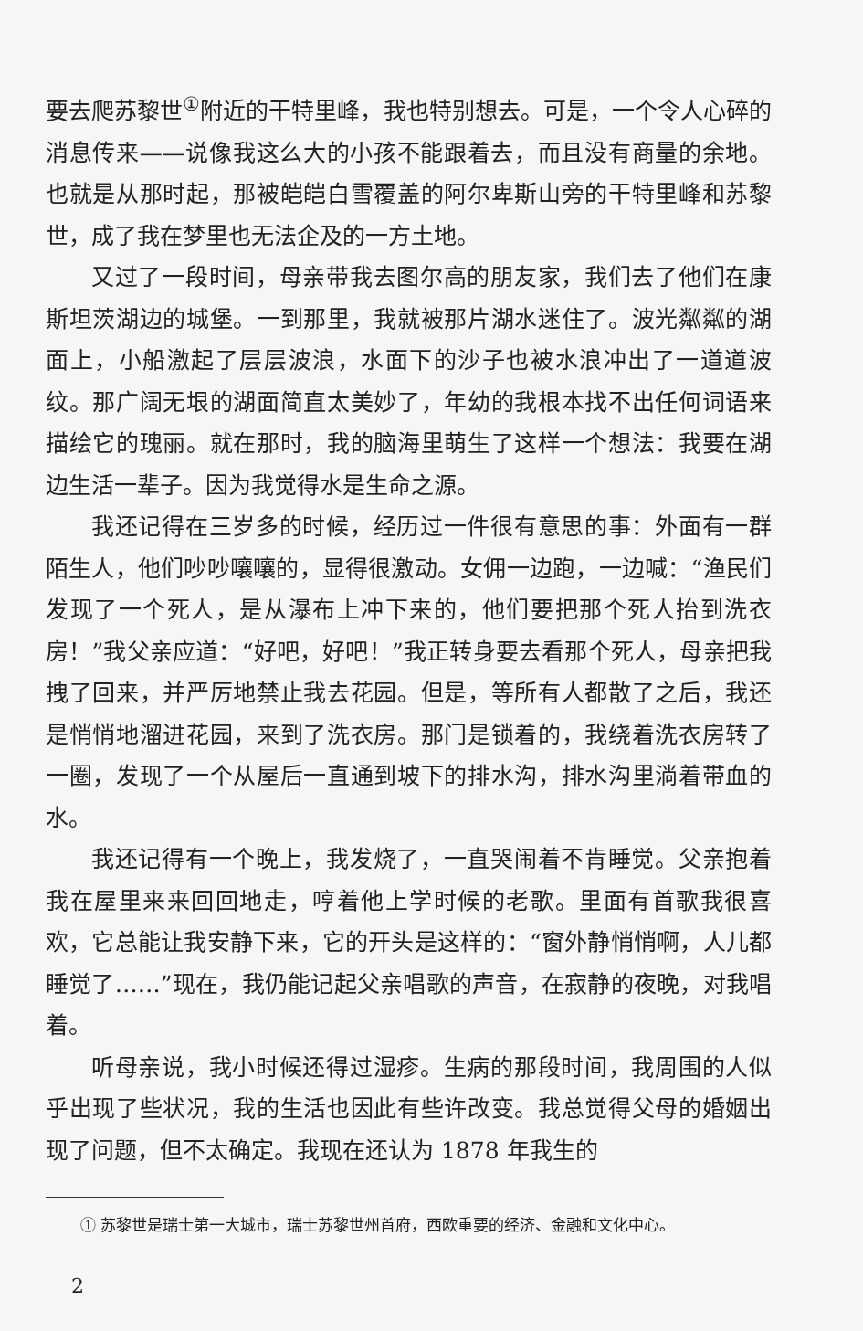要去爬苏黎世<sup>①</sup>附近的干特里峰，我也特别想去。可是，一个令人心碎的消息传来——说像我这么大的小孩不能跟着去，而且没有商量的余地。也就是从那时起，那被皑皑白雪覆盖的阿尔卑斯山旁的干特里峰和苏黎世，成了我在梦里也无法企及的一方土地。
又过了一段时间，母亲带我去图尔高的朋友家，我们去了他们在康斯坦茨湖边的城堡。一到那里，我就被那片湖水迷住了。波光粼粼的湖面上，小船激起了层层波浪，水面下的沙子也被水浪冲出了一道道波纹。那广阔无垠的湖面简直太美妙了，年幼的我根本找不出任何词语来描绘它的瑰丽。就在那时，我的脑海里萌生了这样一个想法：我要在湖边生活一辈子。因为我觉得水是生命之源。
我还记得在三岁多的时候，经历过一件很有意思的事：外面有一群陌生人，他们吵吵嚷嚷的，显得很激动。女佣一边跑，一边喊：“渔民们发现了一个死人，是从瀑布上冲下来的，他们要把那个死人抬到洗衣房！”我父亲应道：“好吧，好吧！”我正转身要去看那个死人，母亲把我拽了回来，并严厉地禁止我去花园。但是，等所有人都散了之后，我还是悄悄地溜进花园，来到了洗衣房。那门是锁着的，我绕着洗衣房转了一圈，发现了一个从屋后一直通到坡下的排水沟，排水沟里淌着带血的水。
我还记得有一个晚上，我发烧了，一直哭闹着不肯睡觉。父亲抱着我在屋里来来回回地走，哼着他上学时候的老歌。里面有首歌我很喜欢，它总能让我安静下来，它的开头是这样的：“窗外静悄悄啊，人儿都睡觉了……”现在，我仍能记起父亲唱歌的声音，在寂静的夜晚，对我唱着。
听母亲说，我小时候还得过湿疹。生病的那段时间，我周围的人似乎出现了些状况，我的生活也因此有些许改变。我总觉得父母的婚姻出现了问题，但不太确定。我现在还认为 1878 年我生的
① 苏黎世是瑞士第一大城市，瑞士苏黎世州首府，西欧重要的经济、金融和文化中心。
2